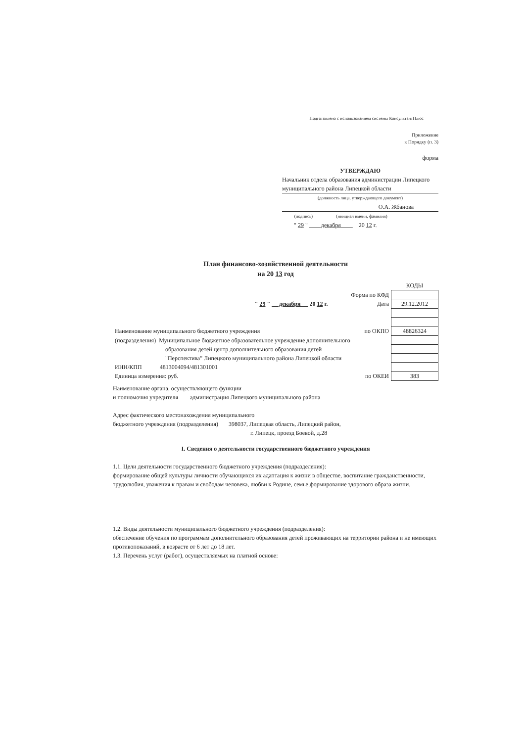Подготовлено с использованием системы КонсультантПлюс
Приложение
к Порядку (п. 3)
форма
УТВЕРЖДАЮ
Начальник отдела образования администрации Липецкого муниципального района Липецкой области
(должность лица, утверждающего документ)
О.А. Жбанова
(подпись) (инициал имени, фамилия)
" 29 " декабря 20 12 г.
План финансово-хозяйственной деятельности
на 20 13 год
| | | КОДЫ |
| | Форма по КФД | |
| " 29 " декабря 20 12 г. | Дата | 29.12.2012 |
| Наименование муниципального бюджетного учреждения | по ОКПО | 48826324 |
| (подразделения) Муниципальное бюджетное образовательное учреждение дополнительного | | |
| образования детей центр дополнительного образования детей | | |
| "Перспектива" Липецкого муниципального района Липецкой области | | |
| ИНН/КПП 4813004094/481301001 | | |
| Единица измерения: руб. | по ОКЕИ | 383 |
Наименование органа, осуществляющего функции
и полномочия учредителя администрация Липецкого муниципального района
Адрес фактического местонахождения муниципального
бюджетного учреждения (подразделения) 398037, Липецкая область, Липецкий район,
г. Липецк, проезд Боевой, д.28
I. Сведения о деятельности государственного бюджетного учреждения
1.1. Цели деятельности государственного бюджетного учреждения (подразделения):
формирование общей культуры личности обучающихся их адаптация к жизни в обществе, воспитание гражданственности, трудолюбия, уважения к правам и свободам человека, любви к Родине, семье,формирование здорового образа жизни.
1.2. Виды деятельности муниципального бюджетного учреждения (подразделения):
обеспечение обучения по программам дополнительного образования детей проживающих на территории района и не имеющих противопоказаний, в возрасте от 6 лет до 18 лет.
1.3. Перечень услуг (работ), осуществляемых на платной основе: